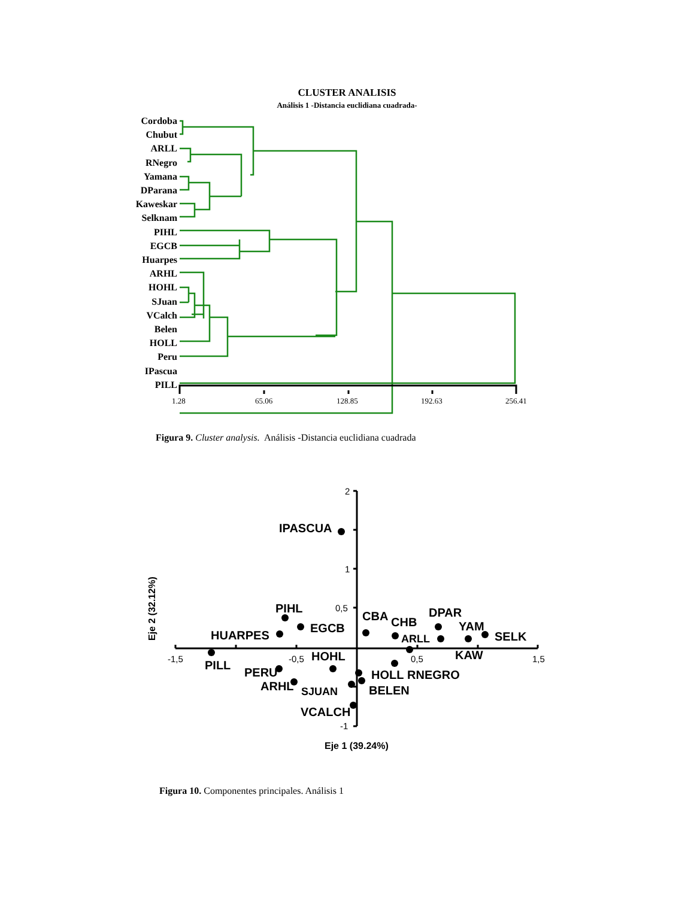CLUSTER ANALISIS
Análisis 1 -Distancia euclidiana cuadrada-
Cordoba
Chubut
ARLL
RNegro
Yamana
DParana
Kaweskar
Selknam
PIHL
EGCB
Huarpes
ARHL
HOHL
SJuan
VCalch
Belen
HOLL
Peru
IPascua
PILL
1.28 65.06 128.85 192.63 256.41
Figura 9. Cluster analysis. Análisis -Distancia euclidiana cuadrada
2
1
0,5
-1,5 -0,5 0,5 1,5
-1
IPASCUA
PIHL
EGCB
HUARPES
PILL
PERU
HOHL
ARHL SJUAN
VCALCH
CBA CHB
ARLL
HOLL RNEGRO
BELEN
DPAR
YAM
SELK
KAW
Eje 1 (39.24%)
Eje 2 (32.12%)
Figura 10. Componentes principales. Análisis 1